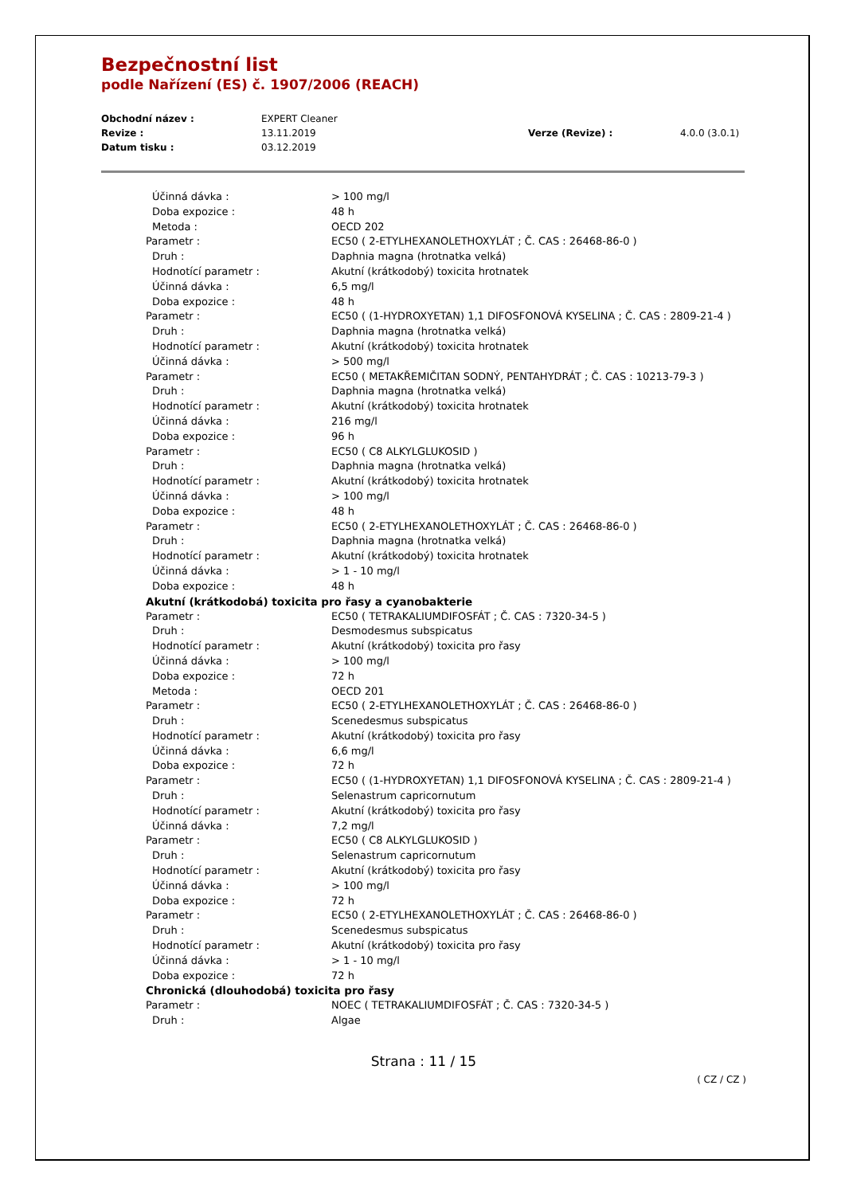Bezpečnostní list
podle Nařízení (ES) č. 1907/2006 (REACH)
| Obchodní název : | EXPERT Cleaner | | |
| Revize : | 13.11.2019 | Verze (Revize) : | 4.0.0 (3.0.1) |
| Datum tisku : | 03.12.2019 | | |
| Účinná dávka : | > 100 mg/l |
| Doba expozice : | 48 h |
| Metoda : | OECD 202 |
| Parametr : | EC50 ( 2-ETYLHEXANOLETHOXYLÁT ; Č. CAS : 26468-86-0 ) |
| Druh : | Daphnia magna (hrotnatka velká) |
| Hodnotící parametr : | Akutní (krátkodobý) toxicita hrotnatek |
| Účinná dávka : | 6,5 mg/l |
| Doba expozice : | 48 h |
| Parametr : | EC50 ( (1-HYDROXYETAN) 1,1 DIFOSFONOVÁ KYSELINA ; Č. CAS : 2809-21-4 ) |
| Druh : | Daphnia magna (hrotnatka velká) |
| Hodnotící parametr : | Akutní (krátkodobý) toxicita hrotnatek |
| Účinná dávka : | > 500 mg/l |
| Parametr : | EC50 ( METAKŘEMIČITAN SODNÝ, PENTAHYDRÁT ; Č. CAS : 10213-79-3 ) |
| Druh : | Daphnia magna (hrotnatka velká) |
| Hodnotící parametr : | Akutní (krátkodobý) toxicita hrotnatek |
| Účinná dávka : | 216 mg/l |
| Doba expozice : | 96 h |
| Parametr : | EC50 ( C8 ALKYLGLUKOSID ) |
| Druh : | Daphnia magna (hrotnatka velká) |
| Hodnotící parametr : | Akutní (krátkodobý) toxicita hrotnatek |
| Účinná dávka : | > 100 mg/l |
| Doba expozice : | 48 h |
| Parametr : | EC50 ( 2-ETYLHEXANOLETHOXYLÁT ; Č. CAS : 26468-86-0 ) |
| Druh : | Daphnia magna (hrotnatka velká) |
| Hodnotící parametr : | Akutní (krátkodobý) toxicita hrotnatek |
| Účinná dávka : | > 1 - 10 mg/l |
| Doba expozice : | 48 h |
Akutní (krátkodobá) toxicita pro řasy a cyanobakterie
| Parametr : | EC50 ( TETRAKALIUMDIFOSFÁT ; Č. CAS : 7320-34-5 ) |
| Druh : | Desmodesmus subspicatus |
| Hodnotící parametr : | Akutní (krátkodobý) toxicita pro řasy |
| Účinná dávka : | > 100 mg/l |
| Doba expozice : | 72 h |
| Metoda : | OECD 201 |
| Parametr : | EC50 ( 2-ETYLHEXANOLETHOXYLÁT ; Č. CAS : 26468-86-0 ) |
| Druh : | Scenedesmus subspicatus |
| Hodnotící parametr : | Akutní (krátkodobý) toxicita pro řasy |
| Účinná dávka : | 6,6 mg/l |
| Doba expozice : | 72 h |
| Parametr : | EC50 ( (1-HYDROXYETAN) 1,1 DIFOSFONOVÁ KYSELINA ; Č. CAS : 2809-21-4 ) |
| Druh : | Selenastrum capricornutum |
| Hodnotící parametr : | Akutní (krátkodobý) toxicita pro řasy |
| Účinná dávka : | 7,2 mg/l |
| Parametr : | EC50 ( C8 ALKYLGLUKOSID ) |
| Druh : | Selenastrum capricornutum |
| Hodnotící parametr : | Akutní (krátkodobý) toxicita pro řasy |
| Účinná dávka : | > 100 mg/l |
| Doba expozice : | 72 h |
| Parametr : | EC50 ( 2-ETYLHEXANOLETHOXYLÁT ; Č. CAS : 26468-86-0 ) |
| Druh : | Scenedesmus subspicatus |
| Hodnotící parametr : | Akutní (krátkodobý) toxicita pro řasy |
| Účinná dávka : | > 1 - 10 mg/l |
| Doba expozice : | 72 h |
Chronická (dlouhodobá) toxicita pro řasy
| Parametr : | NOEC ( TETRAKALIUMDIFOSFÁT ; Č. CAS : 7320-34-5 ) |
| Druh : | Algae |
Strana : 11 / 15
( CZ / CZ )